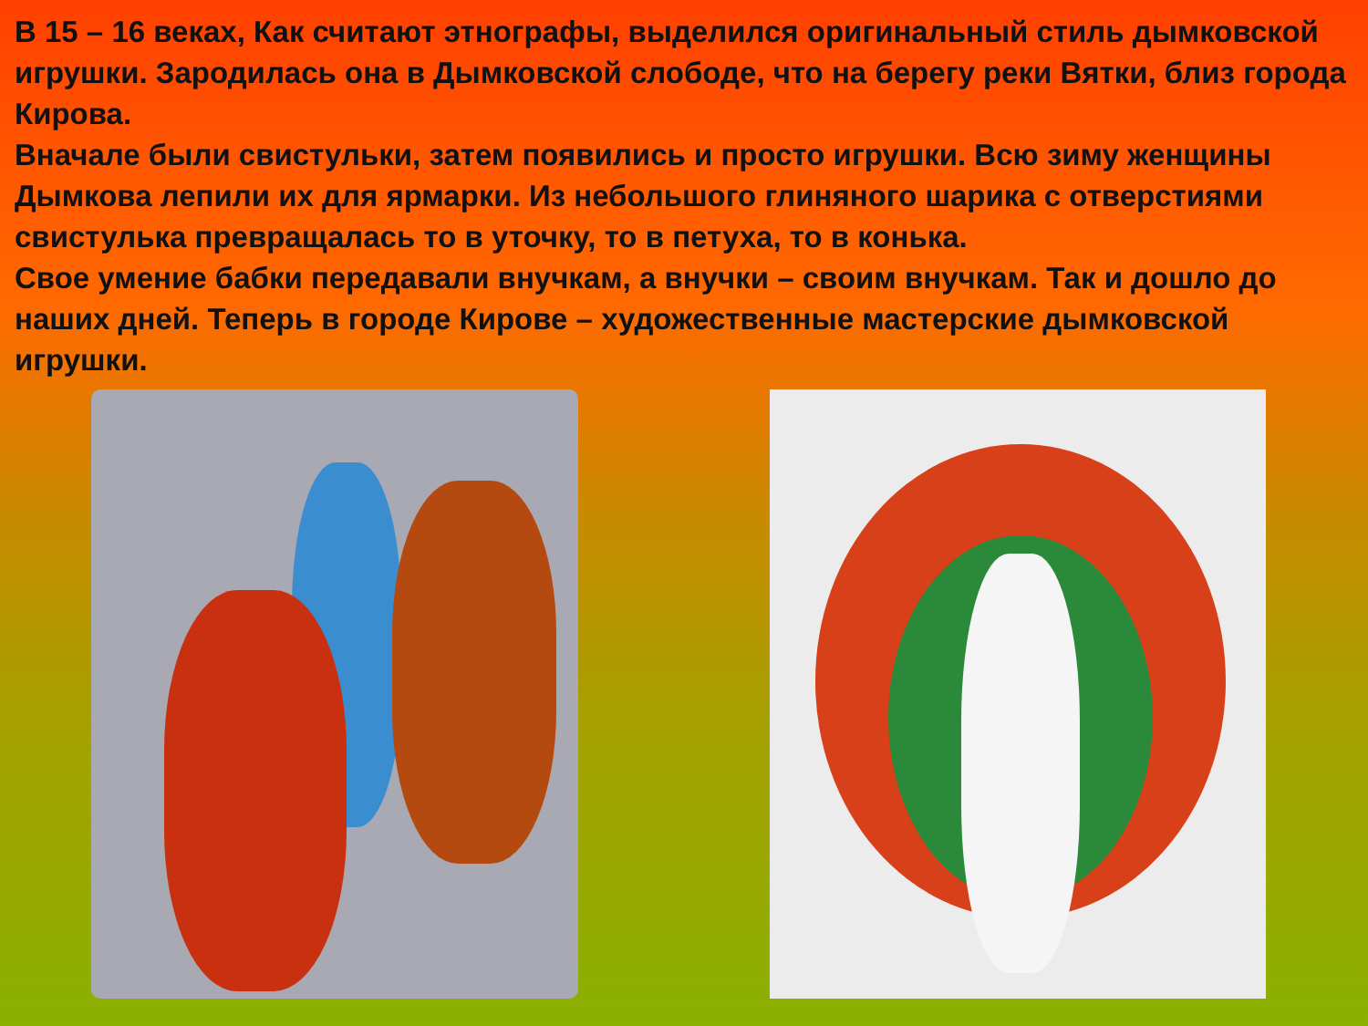В 15 – 16 веках, Как считают этнографы, выделился оригинальный стиль дымковской игрушки. Зародилась она в Дымковской слободе, что на берегу реки Вятки, близ города Кирова.
Вначале были свистульки, затем появились и просто игрушки. Всю зиму женщины Дымкова лепили их для ярмарки. Из небольшого глиняного шарика с отверстиями свистулька превращалась то в уточку, то в петуха, то в конька.
Свое умение бабки передавали внучкам, а внучки – своим внучкам. Так и дошло до наших дней. Теперь в городе Кирове – художественные мастерские дымковской игрушки.